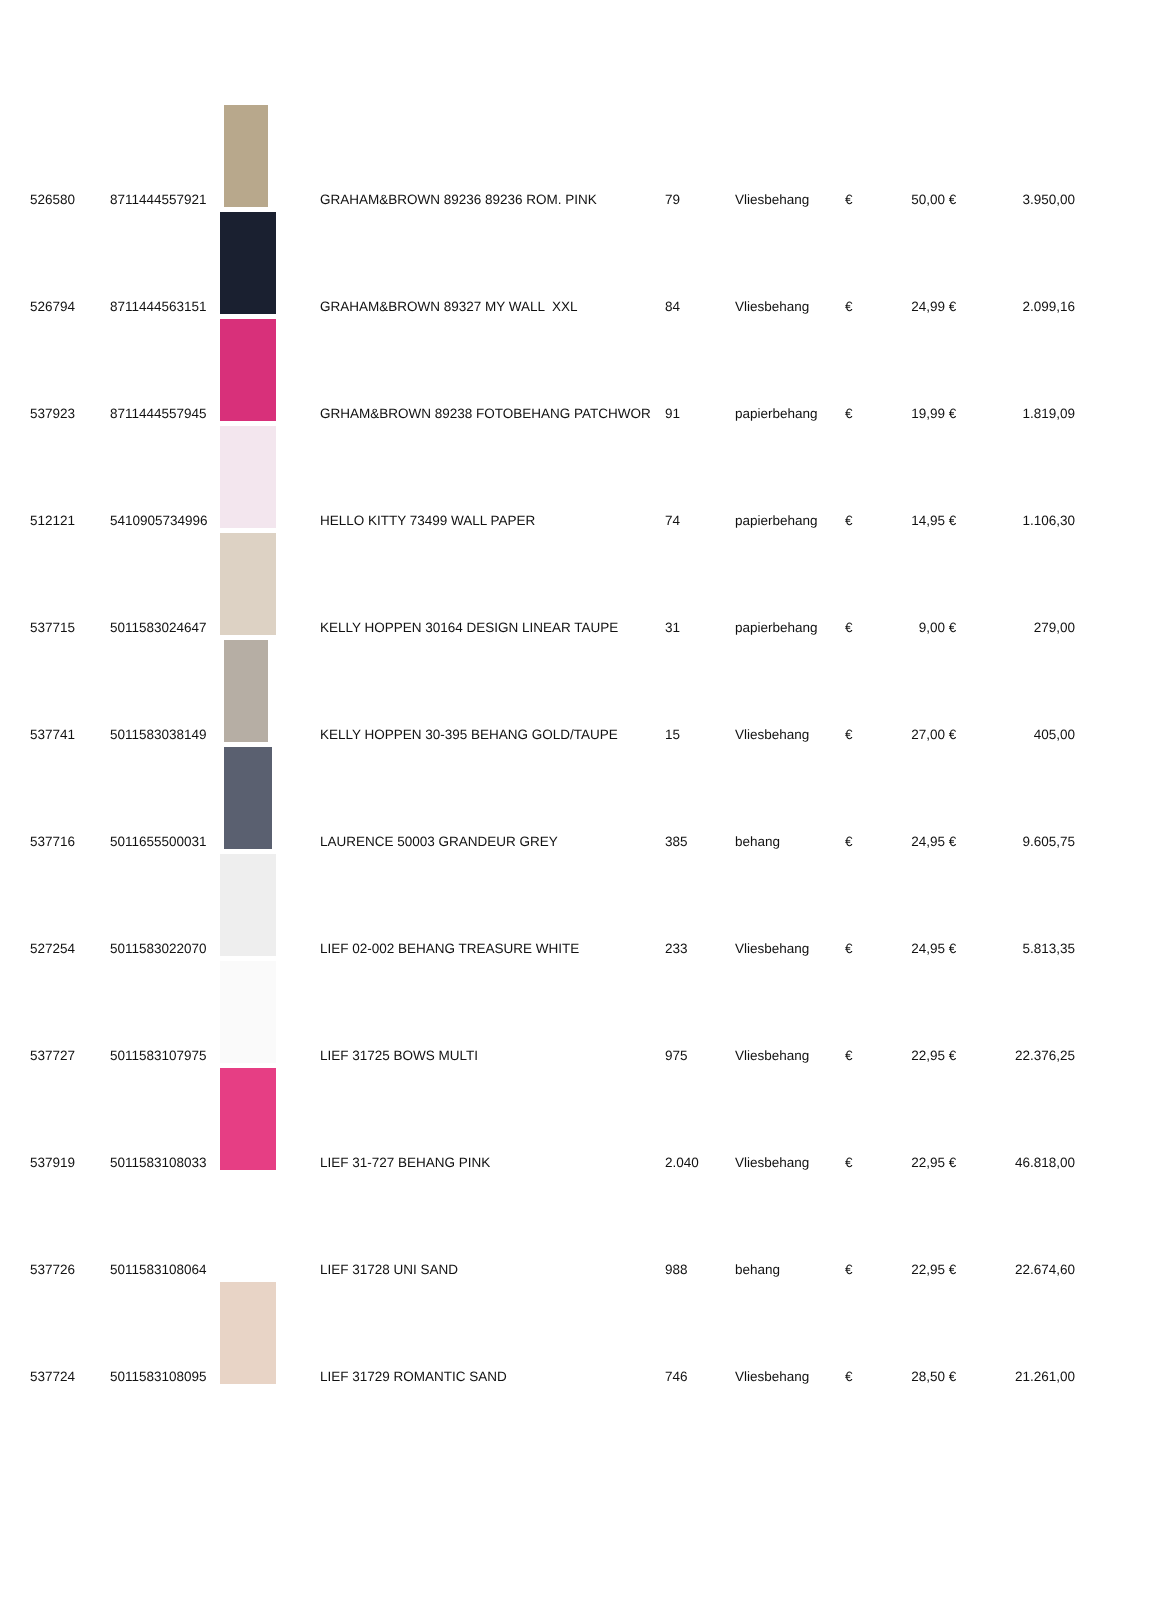| 526580 | 8711444557921 | | GRAHAM&BROWN 89236 89236 ROM. PINK | 79 | Vliesbehang | € | 50,00 | € | 3.950,00 |
| 526794 | 8711444563151 | | GRAHAM&BROWN 89327 MY WALL XXL | 84 | Vliesbehang | € | 24,99 | € | 2.099,16 |
| 537923 | 8711444557945 | | GRHAM&BROWN 89238 FOTOBEHANG PATCHWOR | 91 | papierbehang | € | 19,99 | € | 1.819,09 |
| 512121 | 5410905734996 | | HELLO KITTY 73499 WALL PAPER | 74 | papierbehang | € | 14,95 | € | 1.106,30 |
| 537715 | 5011583024647 | | KELLY HOPPEN 30164 DESIGN LINEAR TAUPE | 31 | papierbehang | € | 9,00 | € | 279,00 |
| 537741 | 5011583038149 | | KELLY HOPPEN 30-395 BEHANG GOLD/TAUPE | 15 | Vliesbehang | € | 27,00 | € | 405,00 |
| 537716 | 5011655500031 | | LAURENCE 50003 GRANDEUR GREY | 385 | behang | € | 24,95 | € | 9.605,75 |
| 527254 | 5011583022070 | | LIEF 02-002 BEHANG TREASURE WHITE | 233 | Vliesbehang | € | 24,95 | € | 5.813,35 |
| 537727 | 5011583107975 | | LIEF 31725 BOWS MULTI | 975 | Vliesbehang | € | 22,95 | € | 22.376,25 |
| 537919 | 5011583108033 | | LIEF 31-727 BEHANG PINK | 2.040 | Vliesbehang | € | 22,95 | € | 46.818,00 |
| 537726 | 5011583108064 | | LIEF 31728 UNI SAND | 988 | behang | € | 22,95 | € | 22.674,60 |
| 537724 | 5011583108095 | | LIEF 31729 ROMANTIC SAND | 746 | Vliesbehang | € | 28,50 | € | 21.261,00 |